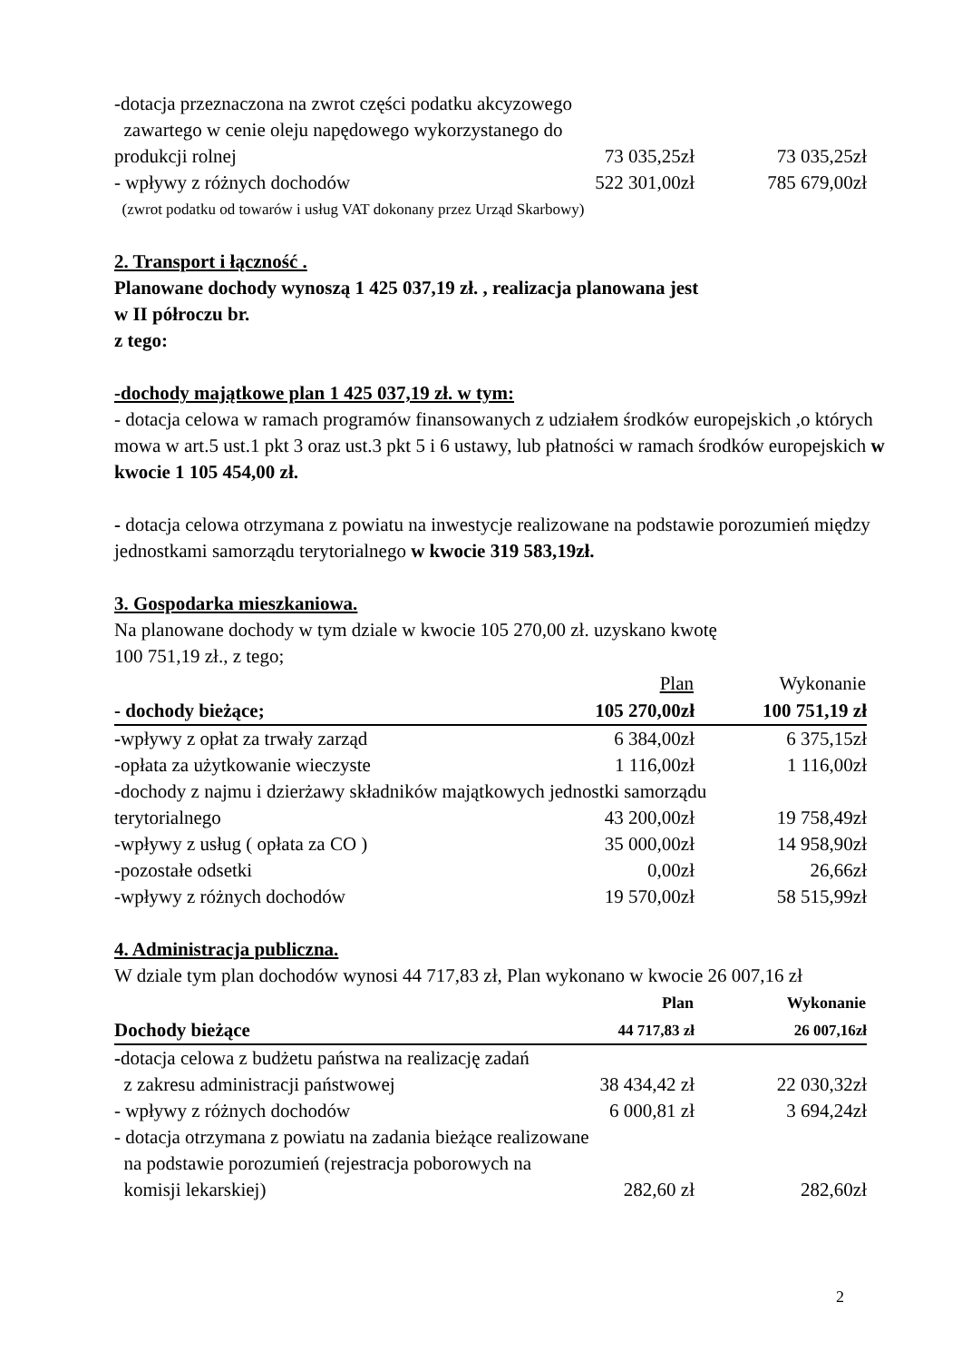| -dotacja przeznaczona na zwrot części podatku akcyzowego zawartego w cenie oleju napędowego wykorzystanego do | | |
| produkcji rolnej | 73 035,25zł | 73 035,25zł |
| - wpływy z różnych dochodów | 522 301,00zł | 785 679,00zł |
| (zwrot podatku od towarów i usług VAT dokonany przez Urząd Skarbowy) | | |
2. Transport i łączność .
Planowane dochody wynoszą 1 425 037,19 zł. , realizacja planowana jest
w II półroczu br.
z tego:
-dochody majątkowe plan 1 425 037,19 zł. w tym:
- dotacja celowa w ramach programów finansowanych z udziałem środków europejskich ,o których mowa w art.5 ust.1 pkt 3 oraz ust.3 pkt 5 i 6 ustawy, lub płatności w ramach środków europejskich w kwocie 1 105 454,00 zł.
- dotacja celowa otrzymana z powiatu na inwestycje realizowane na podstawie porozumień między jednostkami samorządu terytorialnego w kwocie 319 583,19zł.
3. Gospodarka mieszkaniowa.
Na planowane dochody w tym dziale w kwocie 105 270,00 zł. uzyskano kwotę
100 751,19 zł., z tego;
| | Plan | Wykonanie |
| --- | --- | --- |
| - dochody bieżące; | 105 270,00zł | 100 751,19 zł |
| - wpływy z opłat za trwały zarząd | 6 384,00zł | 6 375,15zł |
| -opłata za użytkowanie wieczyste | 1 116,00zł | 1 116,00zł |
| -dochody z najmu i dzierżawy składników majątkowych jednostki samorządu | | |
| terytorialnego | 43 200,00zł | 19 758,49zł |
| -wpływy z usług ( opłata za CO ) | 35 000,00zł | 14 958,90zł |
| -pozostałe odsetki | 0,00zł | 26,66zł |
| -wpływy z różnych dochodów | 19 570,00zł | 58 515,99zł |
4. Administracja publiczna.
W dziale tym plan dochodów wynosi 44 717,83 zł, Plan wykonano w kwocie 26 007,16 zł
| | Plan | Wykonanie |
| --- | --- | --- |
| Dochody bieżące | 44 717,83 zł | 26 007,16zł |
| - dotacja celowa z budżetu państwa na realizację zadań | | |
| z zakresu administracji państwowej | 38 434,42 zł | 22 030,32zł |
| - wpływy z różnych dochodów | 6 000,81 zł | 3 694,24zł |
| - dotacja otrzymana z powiatu na zadania bieżące realizowane na podstawie porozumień (rejestracja poborowych na | | |
| komisji lekarskiej) | 282,60 zł | 282,60zł |
2